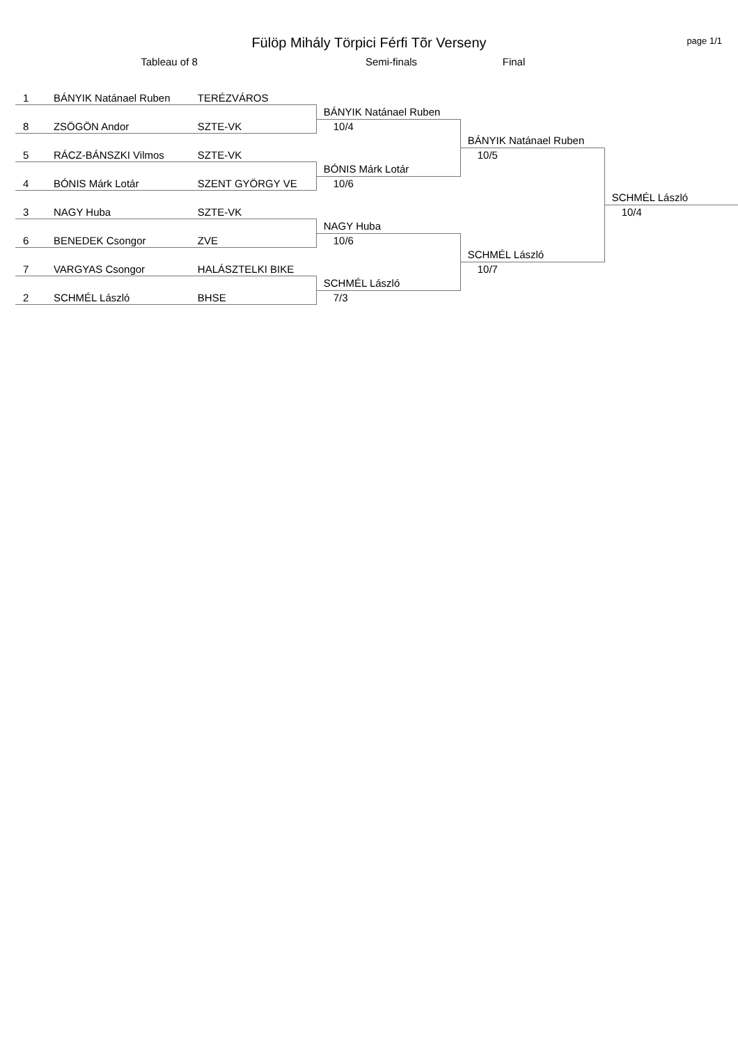Fülöp Mihály Törpici Férfi Tõr Verseny
page 1/1
Tableau of 8 Semi-finals Final
| 1 | BÁNYIK Natánael Ruben | TERÉZVÁROS | | | |
| | | | BÁNYIK Natánael Ruben | | |
| 8 | ZSÖGÖN Andor | SZTE-VK | 10/4 | | |
| | | | | BÁNYIK Natánael Ruben | |
| 5 | RÁCZ-BÁNSZKI Vilmos | SZTE-VK | | 10/5 | |
| | | | BÓNIS Márk Lotár | | |
| 4 | BÓNIS Márk Lotár | SZENT GYÖRGY VE | 10/6 | | |
| | | | | | SCHMÉL László |
| 3 | NAGY Huba | SZTE-VK | | | 10/4 |
| | | | NAGY Huba | | |
| 6 | BENEDEK Csongor | ZVE | 10/6 | | |
| | | | | SCHMÉL László | |
| 7 | VARGYAS Csongor | HALÁSZTELKI BIKE | | 10/7 | |
| | | | SCHMÉL László | | |
| 2 | SCHMÉL László | BHSE | 7/3 | | |